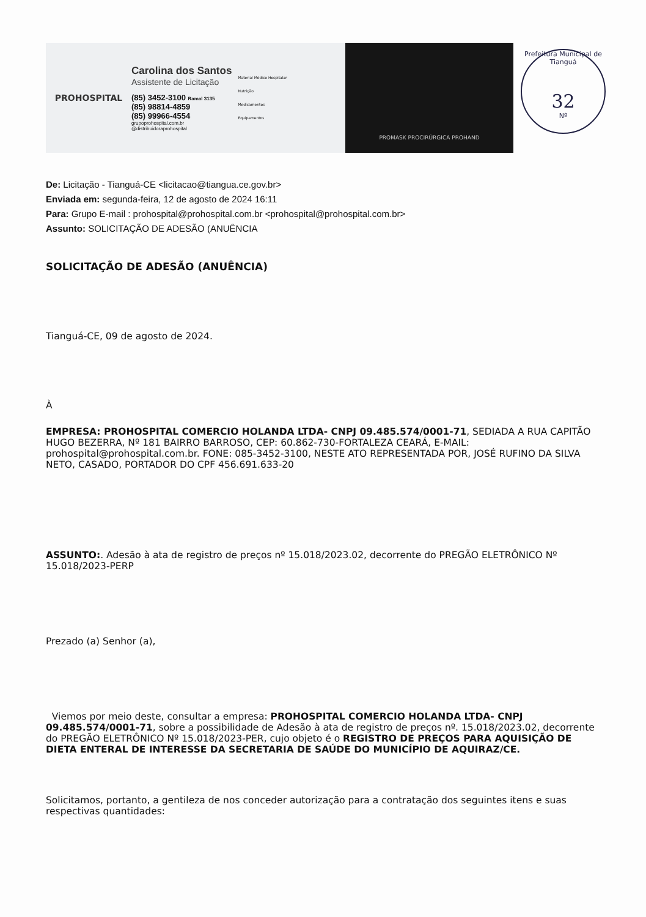PROHOSPITAL
Carolina dos Santos
Assistente de Licitação
(85) 3452-3100 Ramal 3135
(85) 98814-4859
(85) 99966-4554
grupoprohospital.com.br
@distribuidoraprohospital
Material Médico Hospitalar
Nutrição
Medicamentos
Equipamentos
PROMASK PROCIRÚRGICA PROHAND
Prefeitura Municipal de Tianguá
32
Nº
De: Licitação - Tianguá-CE <licitacao@tiangua.ce.gov.br>
Enviada em: segunda-feira, 12 de agosto de 2024 16:11
Para: Grupo E-mail : prohospital@prohospital.com.br <prohospital@prohospital.com.br>
Assunto: SOLICITAÇÃO DE ADESÃO (ANUÊNCIA
SOLICITAÇÃO DE ADESÃO (ANUÊNCIA)
Tianguá-CE, 09 de agosto de 2024.
À
EMPRESA: PROHOSPITAL COMERCIO HOLANDA LTDA- CNPJ 09.485.574/0001-71, SEDIADA A RUA CAPITÃO HUGO BEZERRA, Nº 181 BAIRRO BARROSO, CEP: 60.862-730-FORTALEZA CEARÁ, E-MAIL: prohospital@prohospital.com.br. FONE: 085-3452-3100, NESTE ATO REPRESENTADA POR, JOSÉ RUFINO DA SILVA NETO, CASADO, PORTADOR DO CPF 456.691.633-20
ASSUNTO:. Adesão à ata de registro de preços nº 15.018/2023.02, decorrente do PREGÃO ELETRÔNICO Nº 15.018/2023-PERP
Prezado (a) Senhor (a),
Viemos por meio deste, consultar a empresa: PROHOSPITAL COMERCIO HOLANDA LTDA- CNPJ 09.485.574/0001-71, sobre a possibilidade de Adesão à ata de registro de preços nº. 15.018/2023.02, decorrente do PREGÃO ELETRÔNICO Nº 15.018/2023-PER, cujo objeto é o REGISTRO DE PREÇOS PARA AQUISIÇÃO DE DIETA ENTERAL DE INTERESSE DA SECRETARIA DE SAÚDE DO MUNICÍPIO DE AQUIRAZ/CE.
Solicitamos, portanto, a gentileza de nos conceder autorização para a contratação dos seguintes itens e suas respectivas quantidades: